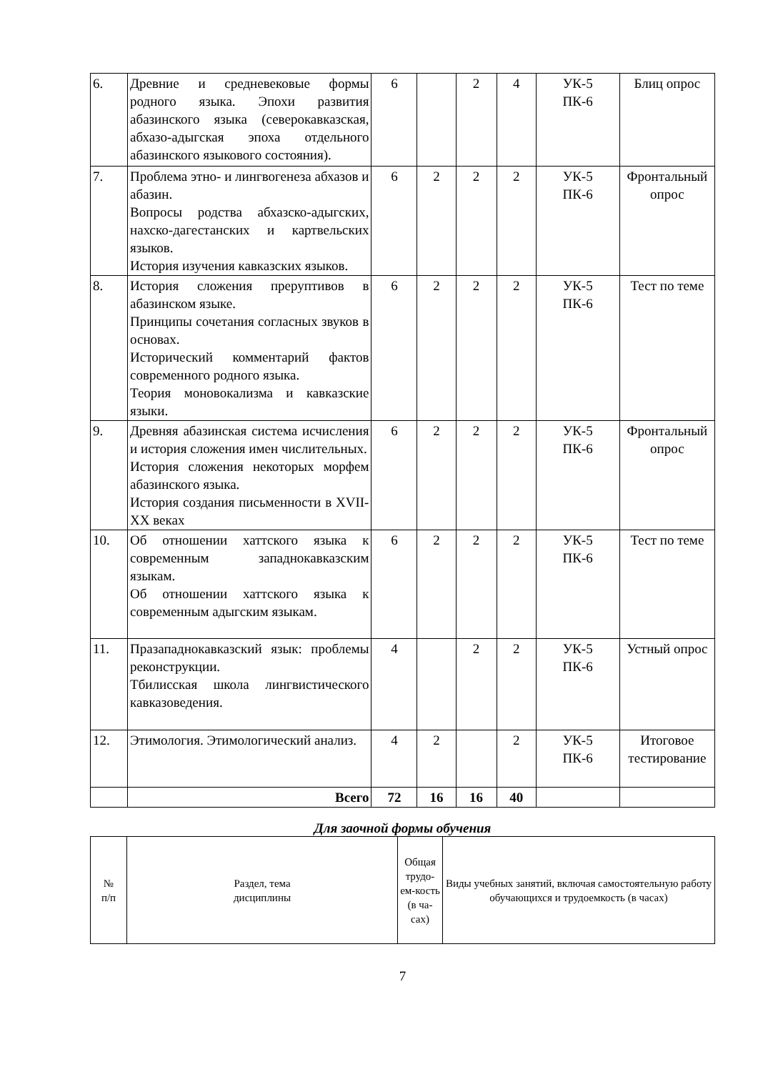| 6. | Древние и средневековые формы родного языка. Эпохи развития абазинского языка (северокавказская, абхазо-адыгская эпоха отдельного абазинского языкового состояния). | 6 | | 2 | 4 | УК-5 ПК-6 | Блиц опрос |
| 7. | Проблема этно- и лингвогенеза абхазов и абазин. Вопросы родства абхазско-адыгских, нахско-дагестанских и картвельских языков. История изучения кавказских языков. | 6 | 2 | 2 | 2 | УК-5 ПК-6 | Фронтальный опрос |
| 8. | История сложения преруптивов в абазинском языке. Принципы сочетания согласных звуков в основах. Исторический комментарий фактов современного родного языка. Теория моновокализма и кавказские языки. | 6 | 2 | 2 | 2 | УК-5 ПК-6 | Тест по теме |
| 9. | Древняя абазинская система исчисления и история сложения имен числительных. История сложения некоторых морфем абазинского языка. История создания письменности в XVII-XX веках | 6 | 2 | 2 | 2 | УК-5 ПК-6 | Фронтальный опрос |
| 10. | Об отношении хаттского языка к современным западнокавказским языкам. Об отношении хаттского языка к современным адыгским языкам. | 6 | 2 | 2 | 2 | УК-5 ПК-6 | Тест по теме |
| 11. | Празападнокавказский язык: проблемы реконструкции. Тбилисская школа лингвистического кавказоведения. | 4 | | 2 | 2 | УК-5 ПК-6 | Устный опрос |
| 12. | Этимология. Этимологический анализ. | 4 | 2 | | 2 | УК-5 ПК-6 | Итоговое тестирование |
| | Всего | 72 | 16 | 16 | 40 | | |
Для заочной формы обучения
| № п/п | Раздел, тема дисциплины | Общая трудо-ем-кость (в ча-сах) | Виды учебных занятий, включая самостоятельную работу обучающихся и трудоемкость (в часах) |
7